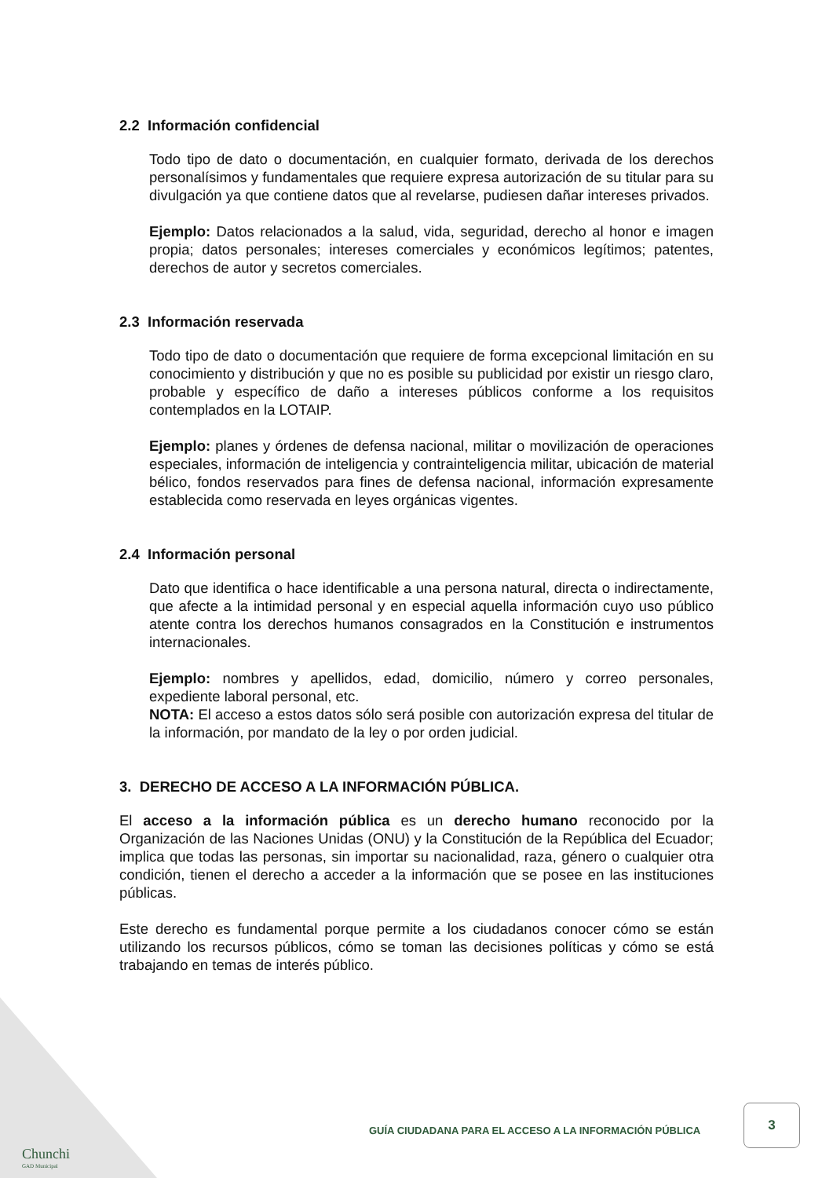2.2 Información confidencial
Todo tipo de dato o documentación, en cualquier formato, derivada de los derechos personalísimos y fundamentales que requiere expresa autorización de su titular para su divulgación ya que contiene datos que al revelarse, pudiesen dañar intereses privados.
Ejemplo: Datos relacionados a la salud, vida, seguridad, derecho al honor e imagen propia; datos personales; intereses comerciales y económicos legítimos; patentes, derechos de autor y secretos comerciales.
2.3 Información reservada
Todo tipo de dato o documentación que requiere de forma excepcional limitación en su conocimiento y distribución y que no es posible su publicidad por existir un riesgo claro, probable y específico de daño a intereses públicos conforme a los requisitos contemplados en la LOTAIP.
Ejemplo: planes y órdenes de defensa nacional, militar o movilización de operaciones especiales, información de inteligencia y contrainteligencia militar, ubicación de material bélico, fondos reservados para fines de defensa nacional, información expresamente establecida como reservada en leyes orgánicas vigentes.
2.4 Información personal
Dato que identifica o hace identificable a una persona natural, directa o indirectamente, que afecte a la intimidad personal y en especial aquella información cuyo uso público atente contra los derechos humanos consagrados en la Constitución e instrumentos internacionales.
Ejemplo: nombres y apellidos, edad, domicilio, número y correo personales, expediente laboral personal, etc.
NOTA: El acceso a estos datos sólo será posible con autorización expresa del titular de la información, por mandato de la ley o por orden judicial.
3. DERECHO DE ACCESO A LA INFORMACIÓN PÚBLICA.
El acceso a la información pública es un derecho humano reconocido por la Organización de las Naciones Unidas (ONU) y la Constitución de la República del Ecuador; implica que todas las personas, sin importar su nacionalidad, raza, género o cualquier otra condición, tienen el derecho a acceder a la información que se posee en las instituciones públicas.
Este derecho es fundamental porque permite a los ciudadanos conocer cómo se están utilizando los recursos públicos, cómo se toman las decisiones políticas y cómo se está trabajando en temas de interés público.
GUÍA CIUDADANA PARA EL ACCESO A LA INFORMACIÓN PÚBLICA
3
Chunchi
GAD Municipal